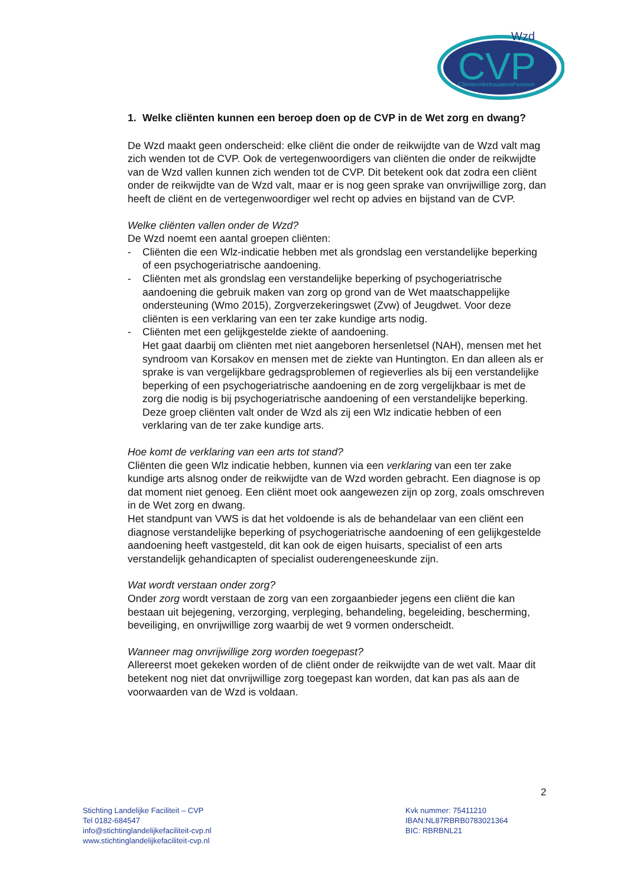Wzd
CVP
CliëntenVertrouwensPersoon
1. Welke cliënten kunnen een beroep doen op de CVP in de Wet zorg en dwang?
De Wzd maakt geen onderscheid: elke cliënt die onder de reikwijdte van de Wzd valt mag zich wenden tot de CVP. Ook de vertegenwoordigers van cliënten die onder de reikwijdte van de Wzd vallen kunnen zich wenden tot de CVP. Dit betekent ook dat zodra een cliënt onder de reikwijdte van de Wzd valt, maar er is nog geen sprake van onvrijwillige zorg, dan heeft de cliënt en de vertegenwoordiger wel recht op advies en bijstand van de CVP.
Welke cliënten vallen onder de Wzd?
De Wzd noemt een aantal groepen cliënten:
- Cliënten die een Wlz-indicatie hebben met als grondslag een verstandelijke beperking of een psychogeriatrische aandoening.
- Cliënten met als grondslag een verstandelijke beperking of psychogeriatrische aandoening die gebruik maken van zorg op grond van de Wet maatschappelijke ondersteuning (Wmo 2015), Zorgverzekeringswet (Zvw) of Jeugdwet. Voor deze cliënten is een verklaring van een ter zake kundige arts nodig.
- Cliënten met een gelijkgestelde ziekte of aandoening.
Het gaat daarbij om cliënten met niet aangeboren hersenletsel (NAH), mensen met het syndroom van Korsakov en mensen met de ziekte van Huntington. En dan alleen als er sprake is van vergelijkbare gedragsproblemen of regieverlies als bij een verstandelijke beperking of een psychogeriatrische aandoening en de zorg vergelijkbaar is met de zorg die nodig is bij psychogeriatrische aandoening of een verstandelijke beperking. Deze groep cliënten valt onder de Wzd als zij een Wlz indicatie hebben of een verklaring van de ter zake kundige arts.
Hoe komt de verklaring van een arts tot stand?
Cliënten die geen Wlz indicatie hebben, kunnen via een verklaring van een ter zake kundige arts alsnog onder de reikwijdte van de Wzd worden gebracht. Een diagnose is op dat moment niet genoeg. Een cliënt moet ook aangewezen zijn op zorg, zoals omschreven in de Wet zorg en dwang.
Het standpunt van VWS is dat het voldoende is als de behandelaar van een cliënt een diagnose verstandelijke beperking of psychogeriatrische aandoening of een gelijkgestelde aandoening heeft vastgesteld, dit kan ook de eigen huisarts, specialist of een arts verstandelijk gehandicapten of specialist ouderengeneeskunde zijn.
Wat wordt verstaan onder zorg?
Onder zorg wordt verstaan de zorg van een zorgaanbieder jegens een cliënt die kan bestaan uit bejegening, verzorging, verpleging, behandeling, begeleiding, bescherming, beveiliging, en onvrijwillige zorg waarbij de wet 9 vormen onderscheidt.
Wanneer mag onvrijwillige zorg worden toegepast?
Allereerst moet gekeken worden of de cliënt onder de reikwijdte van de wet valt. Maar dit betekent nog niet dat onvrijwillige zorg toegepast kan worden, dat kan pas als aan de voorwaarden van de Wzd is voldaan.
2
Stichting Landelijke Faciliteit – CVP
Tel 0182-684547
info@stichtinglandelijkefaciliteit-cvp.nl
www.stichtinglandelijkefaciliteit-cvp.nl
Kvk nummer: 75411210
IBAN:NL87RBRB0783021364
BIC: RBRBNL21